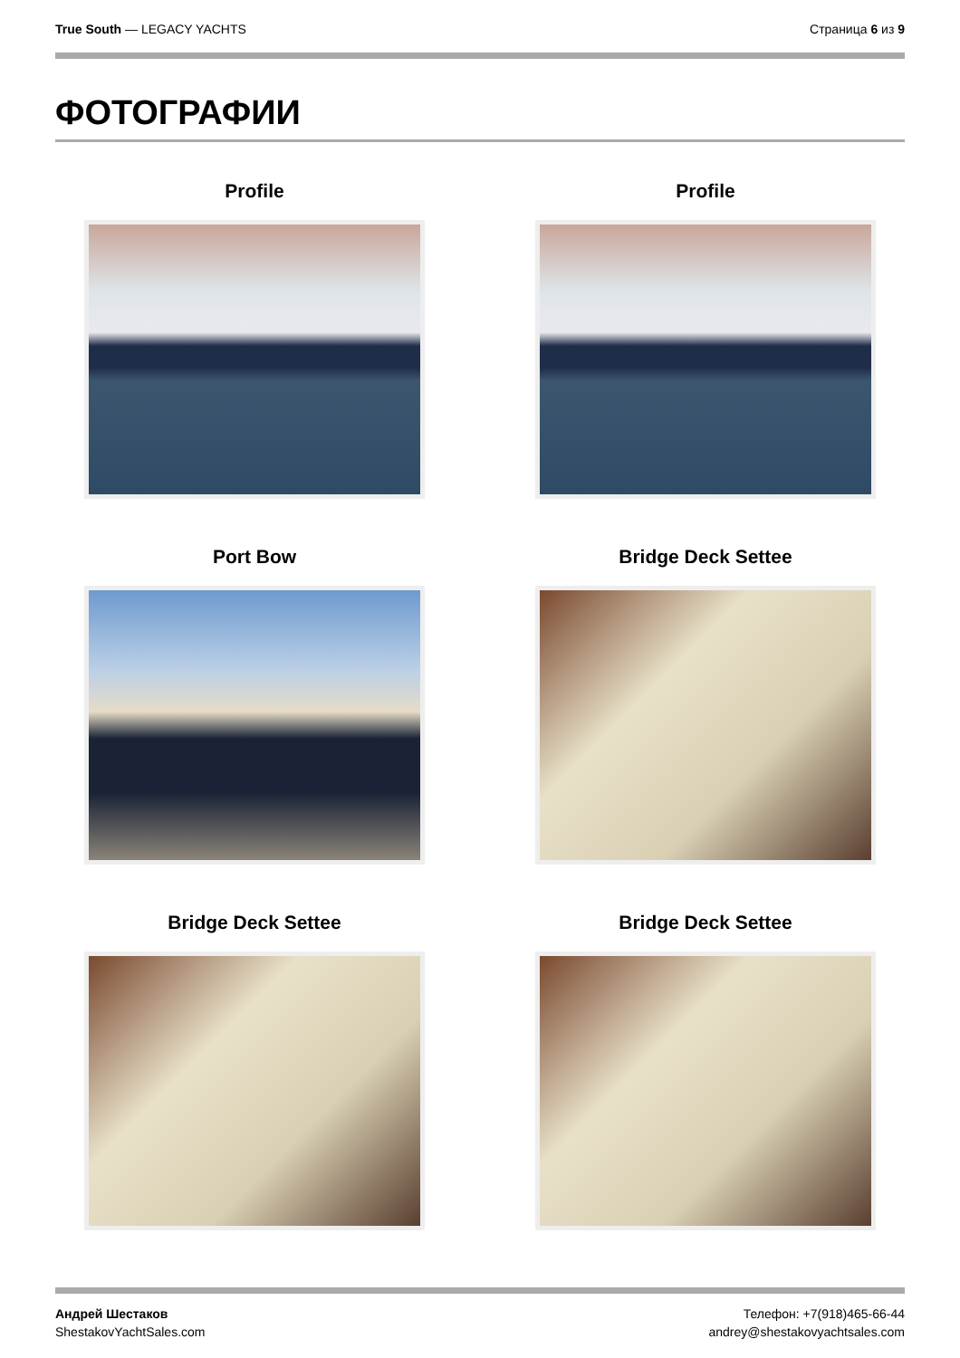True South — LEGACY YACHTS Страница 6 из 9
ФОТОГРАФИИ
Profile
Profile
Port Bow
Bridge Deck Settee
Bridge Deck Settee
Bridge Deck Settee
Андрей Шестаков
ShestakovYachtSales.com
Телефон: +7(918)465-66-44
andrey@shestakovyachtsales.com